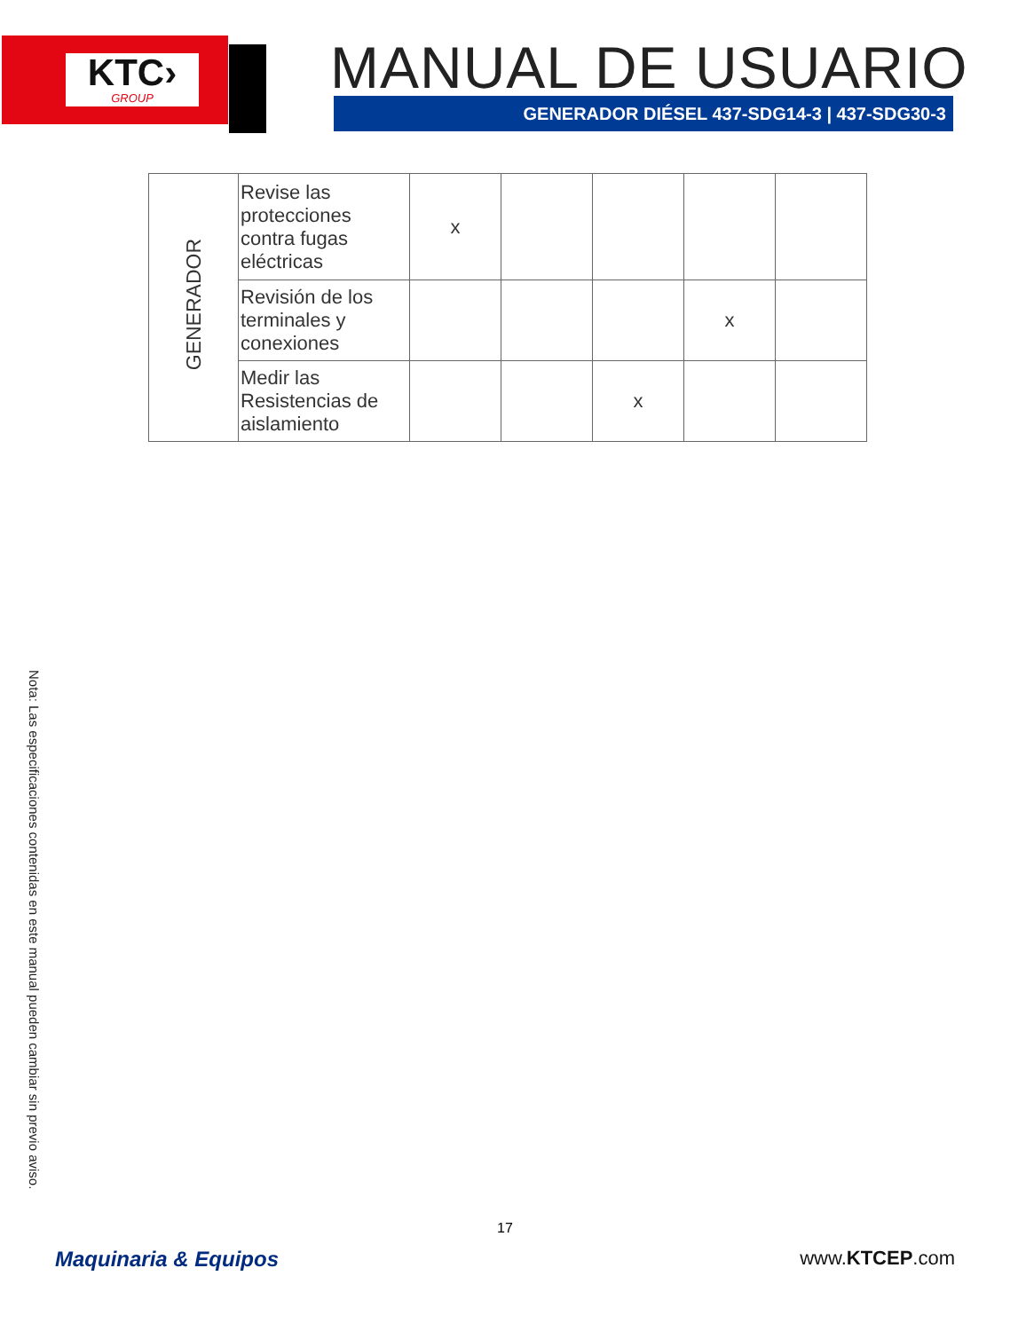KTC›
GROUP
MANUAL DE USUARIO
GENERADOR DIÉSEL 437-SDG14-3 | 437-SDG30-3
| GENERADOR | Revise las protecciones contra fugas eléctricas | x | | | | |
| | Revisión de los terminales y conexiones | | | | x | |
| | Medir las Resistencias de aislamiento | | | x | | |
Nota: Las especificaciones contenidas en este manual pueden cambiar sin previo aviso.
17
Maquinaria & Equipos www.KTCEP.com